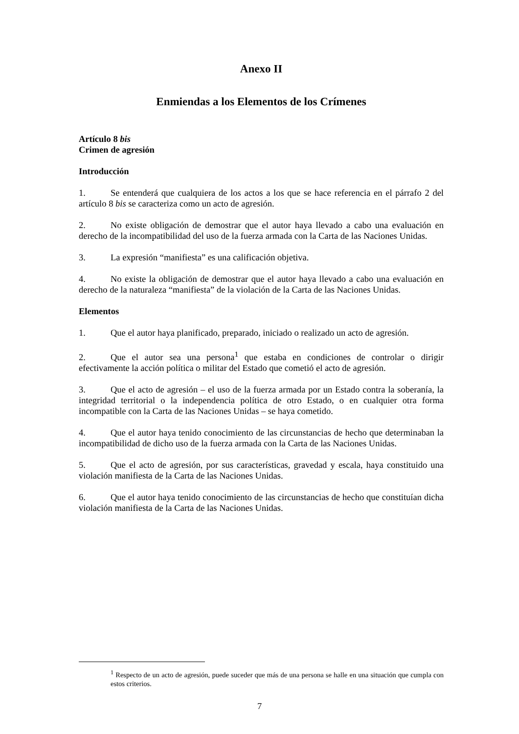Anexo II
Enmiendas a los Elementos de los Crímenes
Artículo 8 bis
Crimen de agresión
Introducción
1. Se entenderá que cualquiera de los actos a los que se hace referencia en el párrafo 2 del artículo 8 bis se caracteriza como un acto de agresión.
2. No existe obligación de demostrar que el autor haya llevado a cabo una evaluación en derecho de la incompatibilidad del uso de la fuerza armada con la Carta de las Naciones Unidas.
3. La expresión “manifiesta” es una calificación objetiva.
4. No existe la obligación de demostrar que el autor haya llevado a cabo una evaluación en derecho de la naturaleza “manifiesta” de la violación de la Carta de las Naciones Unidas.
Elementos
1. Que el autor haya planificado, preparado, iniciado o realizado un acto de agresión.
2. Que el autor sea una persona<sup>1</sup> que estaba en condiciones de controlar o dirigir efectivamente la acción política o militar del Estado que cometió el acto de agresión.
3. Que el acto de agresión – el uso de la fuerza armada por un Estado contra la soberanía, la integridad territorial o la independencia política de otro Estado, o en cualquier otra forma incompatible con la Carta de las Naciones Unidas – se haya cometido.
4. Que el autor haya tenido conocimiento de las circunstancias de hecho que determinaban la incompatibilidad de dicho uso de la fuerza armada con la Carta de las Naciones Unidas.
5. Que el acto de agresión, por sus características, gravedad y escala, haya constituido una violación manifiesta de la Carta de las Naciones Unidas.
6. Que el autor haya tenido conocimiento de las circunstancias de hecho que constituían dicha violación manifiesta de la Carta de las Naciones Unidas.
<sup>1</sup> Respecto de un acto de agresión, puede suceder que más de una persona se halle en una situación que cumpla con estos criterios.
7